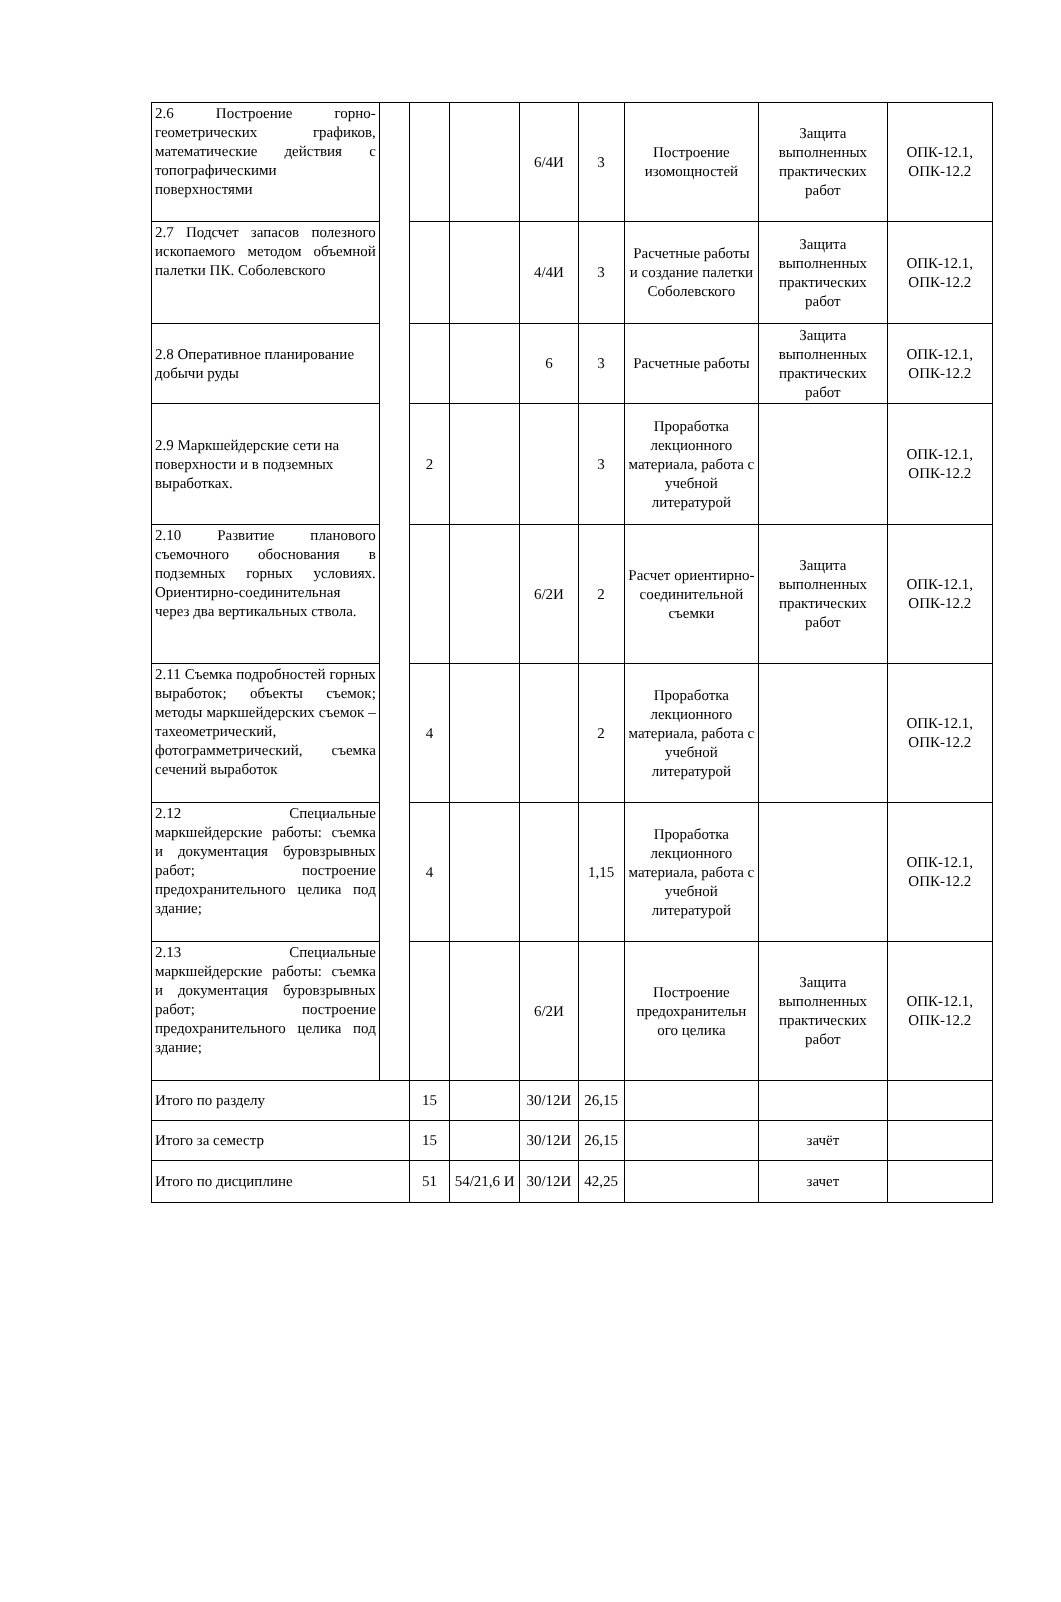| 2.6 Построение горно-геометрических графиков, математические действия с топографическими поверхностями | | | | 6/4И | 3 | Построение изомощностей | Защита выполненных практических работ | ОПК-12.1, ОПК-12.2 |
| 2.7 Подсчет запасов полезного ископаемого методом объемной палетки ПК. Соболевского | | | | 4/4И | 3 | Расчетные работы и создание палетки Соболевского | Защита выполненных практических работ | ОПК-12.1, ОПК-12.2 |
| 2.8 Оперативное планирование добычи руды | | | | 6 | 3 | Расчетные работы | Защита выполненных практических работ | ОПК-12.1, ОПК-12.2 |
| 2.9 Маркшейдерские сети на поверхности и в подземных выработках. | | 2 | | | 3 | Проработка лекционного материала, работа с учебной литературой | | ОПК-12.1, ОПК-12.2 |
| 2.10 Развитие планового съемочного обоснования в подземных горных условиях. Ориентирно-соединительная через два вертикальных ствола. | | | | 6/2И | 2 | Расчет ориентирно-соединительной съемки | Защита выполненных практических работ | ОПК-12.1, ОПК-12.2 |
| 2.11 Съемка подробностей горных выработок; объекты съемок; методы маркшейдерских съемок – тахеометрический, фотограмметрический, съемка сечений выработок | | 4 | | | 2 | Проработка лекционного материала, работа с учебной литературой | | ОПК-12.1, ОПК-12.2 |
| 2.12 Специальные маркшейдерские работы: съемка и документация буровзрывных работ; построение предохранительного целика под здание; | | 4 | | | 1,15 | Проработка лекционного материала, работа с учебной литературой | | ОПК-12.1, ОПК-12.2 |
| 2.13 Специальные маркшейдерские работы: съемка и документация буровзрывных работ; построение предохранительного целика под здание; | | | | 6/2И | | Построение предохранительн ого целика | Защита выполненных практических работ | ОПК-12.1, ОПК-12.2 |
| Итого по разделу | | 15 | | 30/12И | 26,15 | | | |
| Итого за семестр | | 15 | | 30/12И | 26,15 | | зачёт | |
| Итого по дисциплине | | 51 | 54/21,6 И | 30/12И | 42,25 | | зачет | |